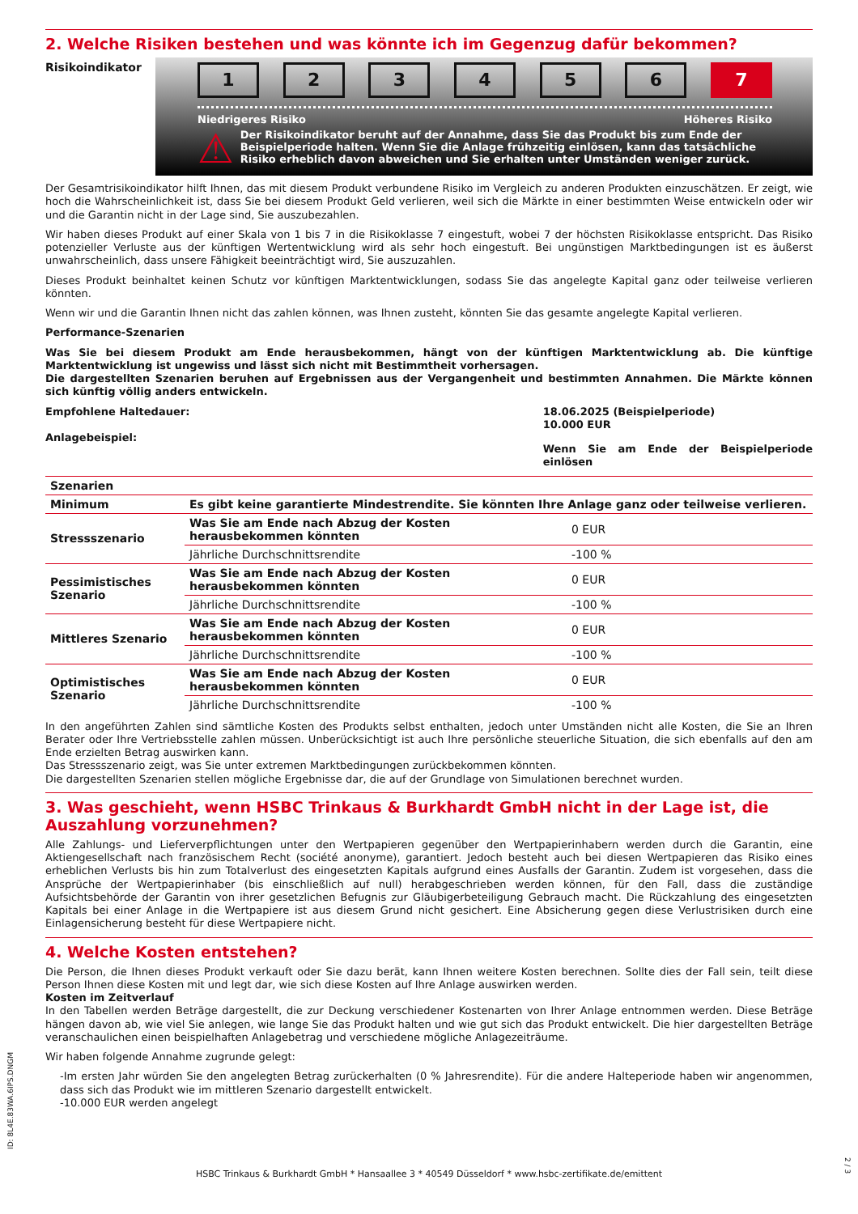2. Welche Risiken bestehen und was könnte ich im Gegenzug dafür bekommen?
Risikoindikator
123456 7
Niedrigeres Risiko Höheres Risiko
⚠
Der Risikoindikator beruht auf der Annahme, dass Sie das Produkt bis zum Ende der Beispielperiode halten. Wenn Sie die Anlage frühzeitig einlösen, kann das tatsächliche Risiko erheblich davon abweichen und Sie erhalten unter Umständen weniger zurück.
Der Gesamtrisikoindikator hilft Ihnen, das mit diesem Produkt verbundene Risiko im Vergleich zu anderen Produkten einzuschätzen. Er zeigt, wie hoch die Wahrscheinlichkeit ist, dass Sie bei diesem Produkt Geld verlieren, weil sich die Märkte in einer bestimmten Weise entwickeln oder wir und die Garantin nicht in der Lage sind, Sie auszubezahlen.
Wir haben dieses Produkt auf einer Skala von 1 bis 7 in die Risikoklasse 7 eingestuft, wobei 7 der höchsten Risikoklasse entspricht. Das Risiko potenzieller Verluste aus der künftigen Wertentwicklung wird als sehr hoch eingestuft. Bei ungünstigen Marktbedingungen ist es äußerst unwahrscheinlich, dass unsere Fähigkeit beeinträchtigt wird, Sie auszuzahlen.
Dieses Produkt beinhaltet keinen Schutz vor künftigen Marktentwicklungen, sodass Sie das angelegte Kapital ganz oder teilweise verlieren könnten.
Wenn wir und die Garantin Ihnen nicht das zahlen können, was Ihnen zusteht, könnten Sie das gesamte angelegte Kapital verlieren.
Performance-Szenarien
Was Sie bei diesem Produkt am Ende herausbekommen, hängt von der künftigen Marktentwicklung ab. Die künftige Marktentwicklung ist ungewiss und lässt sich nicht mit Bestimmtheit vorhersagen.
Die dargestellten Szenarien beruhen auf Ergebnissen aus der Vergangenheit und bestimmten Annahmen. Die Märkte können sich künftig völlig anders entwickeln.
Empfohlene Haltedauer:
Anlagebeispiel:
18.06.2025 (Beispielperiode)
10.000 EUR
Wenn Sie am Ende der Beispielperiode einlösen
| Szenarien | | |
| --- | --- | --- |
| Minimum | Es gibt keine garantierte Mindestrendite. Sie könnten Ihre Anlage ganz oder teilweise verlieren. | |
| Stressszenario | Was Sie am Ende nach Abzug der Kosten herausbekommen könnten | 0 EUR |
| | Jährliche Durchschnittsrendite | -100 % |
| Pessimistisches Szenario | Was Sie am Ende nach Abzug der Kosten herausbekommen könnten | 0 EUR |
| | Jährliche Durchschnittsrendite | -100 % |
| Mittleres Szenario | Was Sie am Ende nach Abzug der Kosten herausbekommen könnten | 0 EUR |
| | Jährliche Durchschnittsrendite | -100 % |
| Optimistisches Szenario | Was Sie am Ende nach Abzug der Kosten herausbekommen könnten | 0 EUR |
| | Jährliche Durchschnittsrendite | -100 % |
In den angeführten Zahlen sind sämtliche Kosten des Produkts selbst enthalten, jedoch unter Umständen nicht alle Kosten, die Sie an Ihren Berater oder Ihre Vertriebsstelle zahlen müssen. Unberücksichtigt ist auch Ihre persönliche steuerliche Situation, die sich ebenfalls auf den am Ende erzielten Betrag auswirken kann.
Das Stressszenario zeigt, was Sie unter extremen Marktbedingungen zurückbekommen könnten.
Die dargestellten Szenarien stellen mögliche Ergebnisse dar, die auf der Grundlage von Simulationen berechnet wurden.
3. Was geschieht, wenn HSBC Trinkaus & Burkhardt GmbH nicht in der Lage ist, die Auszahlung vorzunehmen?
Alle Zahlungs- und Lieferverpflichtungen unter den Wertpapieren gegenüber den Wertpapierinhabern werden durch die Garantin, eine Aktiengesellschaft nach französischem Recht (société anonyme), garantiert. Jedoch besteht auch bei diesen Wertpapieren das Risiko eines erheblichen Verlusts bis hin zum Totalverlust des eingesetzten Kapitals aufgrund eines Ausfalls der Garantin. Zudem ist vorgesehen, dass die Ansprüche der Wertpapierinhaber (bis einschließlich auf null) herabgeschrieben werden können, für den Fall, dass die zuständige Aufsichtsbehörde der Garantin von ihrer gesetzlichen Befugnis zur Gläubigerbeteiligung Gebrauch macht. Die Rückzahlung des eingesetzten Kapitals bei einer Anlage in die Wertpapiere ist aus diesem Grund nicht gesichert. Eine Absicherung gegen diese Verlustrisiken durch eine Einlagensicherung besteht für diese Wertpapiere nicht.
4. Welche Kosten entstehen?
Die Person, die Ihnen dieses Produkt verkauft oder Sie dazu berät, kann Ihnen weitere Kosten berechnen. Sollte dies der Fall sein, teilt diese Person Ihnen diese Kosten mit und legt dar, wie sich diese Kosten auf Ihre Anlage auswirken werden.
Kosten im Zeitverlauf
In den Tabellen werden Beträge dargestellt, die zur Deckung verschiedener Kostenarten von Ihrer Anlage entnommen werden. Diese Beträge hängen davon ab, wie viel Sie anlegen, wie lange Sie das Produkt halten und wie gut sich das Produkt entwickelt. Die hier dargestellten Beträge veranschaulichen einen beispielhaften Anlagebetrag und verschiedene mögliche Anlagezeiträume.
Wir haben folgende Annahme zugrunde gelegt:
-Im ersten Jahr würden Sie den angelegten Betrag zurückerhalten (0 % Jahresrendite). Für die andere Halteperiode haben wir angenommen, dass sich das Produkt wie im mittleren Szenario dargestellt entwickelt.
-10.000 EUR werden angelegt
ID: 8L4E.83WA.6IPS.DNGM
HSBC Trinkaus & Burkhardt GmbH * Hansaallee 3 * 40549 Düsseldorf * www.hsbc-zertifikate.de/emittent
2 / 3